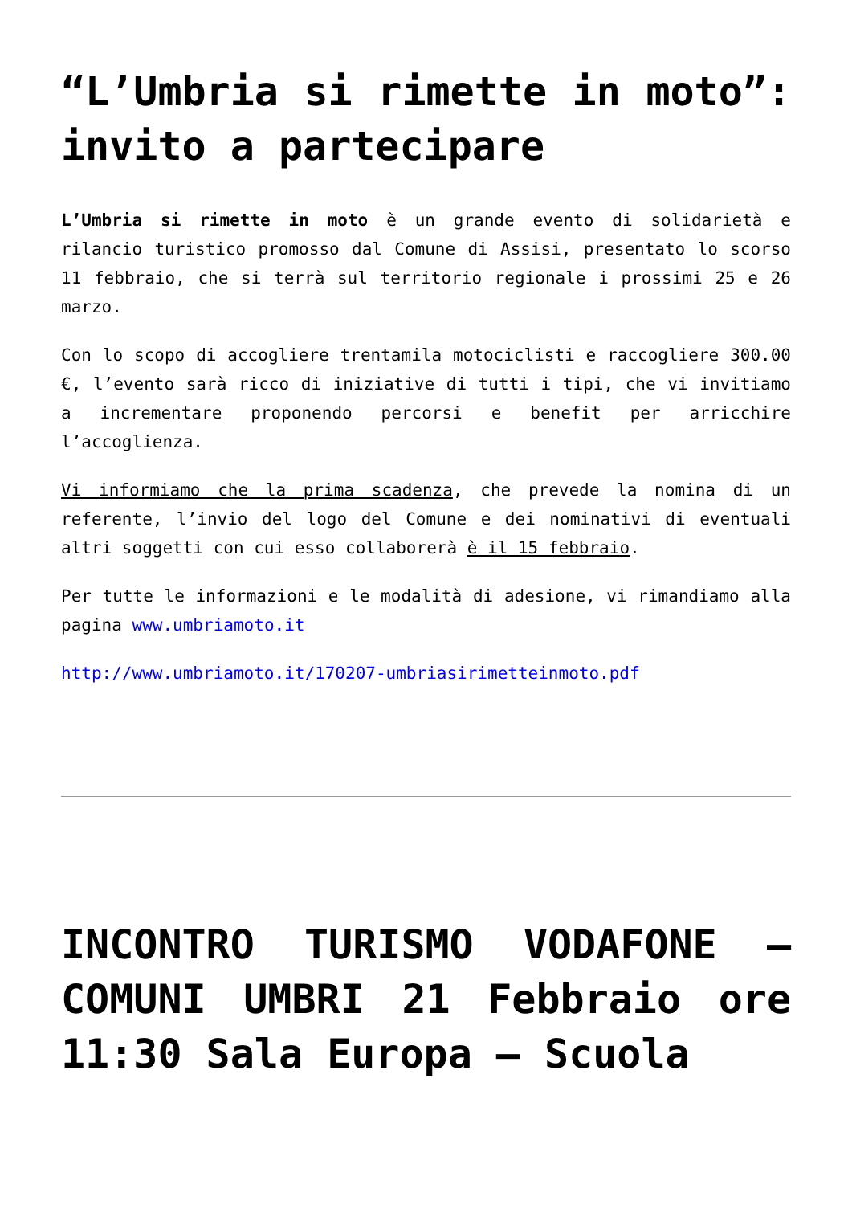“L’Umbria si rimette in moto”: invito a partecipare
L’Umbria si rimette in moto è un grande evento di solidarietà e rilancio turistico promosso dal Comune di Assisi, presentato lo scorso 11 febbraio, che si terrà sul territorio regionale i prossimi 25 e 26 marzo.
Con lo scopo di accogliere trentamila motociclisti e raccogliere 300.00 €, l’evento sarà ricco di iniziative di tutti i tipi, che vi invitiamo a incrementare proponendo percorsi e benefit per arricchire l’accoglienza.
Vi informiamo che la prima scadenza, che prevede la nomina di un referente, l’invio del logo del Comune e dei nominativi di eventuali altri soggetti con cui esso collaborerà è il 15 febbraio.
Per tutte le informazioni e le modalità di adesione, vi rimandiamo alla pagina www.umbriamoto.it
http://www.umbriamoto.it/170207-umbriasirimetteinmoto.pdf
INCONTRO TURISMO VODAFONE – COMUNI UMBRI 21 Febbraio ore 11:30 Sala Europa – Scuola